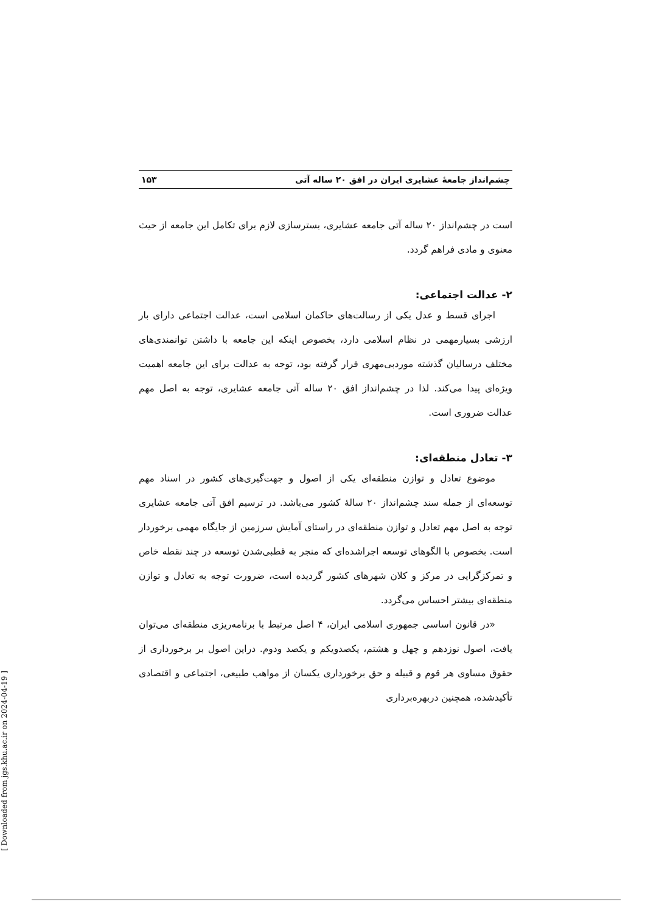چشم‌انداز جامعهٔ عشایری ایران در افق ۲۰ ساله آتی ۱۵۳
است در چشم‌انداز ۲۰ ساله آتی جامعه عشایری، بسترسازی لازم برای تکامل این جامعه از حیث معنوی و مادی فراهم گردد.
۲- عدالت اجتماعی:
اجرای قسط و عدل یکی از رسالت‌های حاکمان اسلامی است، عدالت اجتماعی دارای بار ارزشی بسیارمهمی در نظام اسلامی دارد، بخصوص اینکه این جامعه با داشتن توانمندی‌های مختلف درسالیان گذشته موردبی‌مهری قرار گرفته بود، توجه به عدالت برای این جامعه اهمیت ویژه‌ای پیدا می‌کند. لذا در چشم‌انداز افق ۲۰ ساله آتی جامعه عشایری، توجه به اصل مهم عدالت ضروری است.
۳- تعادل منطقه‌ای:
موضوع تعادل و توازن منطقه‌ای یکی از اصول و جهت‌گیری‌های کشور در اسناد مهم توسعه‌ای از جمله سند چشم‌انداز ۲۰ سالهٔ کشور می‌باشد. در ترسیم افق آتی جامعه عشایری توجه به اصل مهم تعادل و توازن منطقه‌ای در راستای آمایش سرزمین از جایگاه مهمی برخوردار است. بخصوص با الگوهای توسعه اجراشده‌ای که منجر به قطبی‌شدن توسعه در چند نقطه خاص و تمرکزگرایی در مرکز و کلان شهرهای کشور گردیده است، ضرورت توجه به تعادل و توازن منطقه‌ای بیشتر احساس می‌گردد.
«در قانون اساسی جمهوری اسلامی ایران، ۴ اصل مرتبط با برنامه‌ریزی منطقه‌ای می‌توان یافت، اصول نوزدهم و چهل و هشتم، یکصدویکم و یکصد ودوم. دراین اصول بر برخورداری از حقوق مساوی هر قوم و قبیله و حق برخورداری یکسان از مواهب طبیعی، اجتماعی و اقتصادی تأکیدشده، همچنین دربهره‌برداری
[ Downloaded from jgs.khu.ac.ir on 2024-04-19 ]